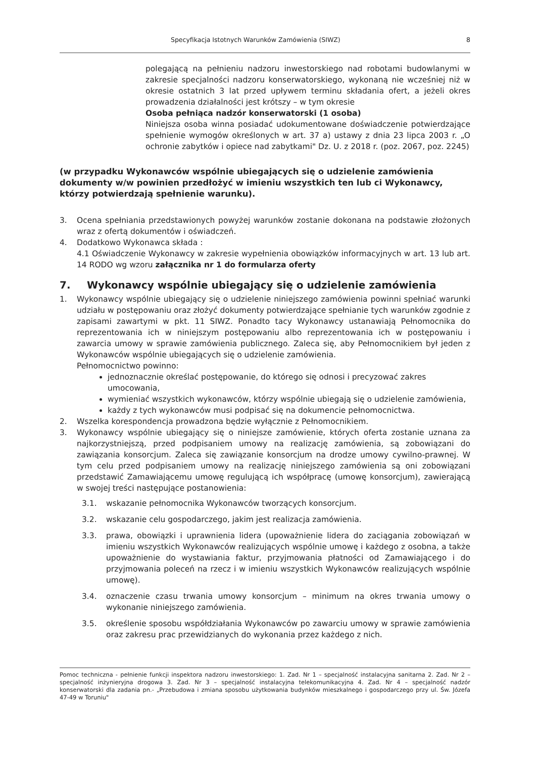Specyfikacja Istotnych Warunków Zamówienia (SIWZ) 8
polegającą na pełnieniu nadzoru inwestorskiego nad robotami budowlanymi w zakresie specjalności nadzoru konserwatorskiego, wykonaną nie wcześniej niż w okresie ostatnich 3 lat przed upływem terminu składania ofert, a jeżeli okres prowadzenia działalności jest krótszy – w tym okresie
Osoba pełniąca nadzór konserwatorski (1 osoba)
Niniejsza osoba winna posiadać udokumentowane doświadczenie potwierdzające spełnienie wymogów określonych w art. 37 a) ustawy z dnia 23 lipca 2003 r. „O ochronie zabytków i opiece nad zabytkami" Dz. U. z 2018 r. (poz. 2067, poz. 2245)
(w przypadku Wykonawców wspólnie ubiegających się o udzielenie zamówienia dokumenty w/w powinien przedłożyć w imieniu wszystkich ten lub ci Wykonawcy, którzy potwierdzają spełnienie warunku).
3. Ocena spełniania przedstawionych powyżej warunków zostanie dokonana na podstawie złożonych wraz z ofertą dokumentów i oświadczeń.
4. Dodatkowo Wykonawca składa :
4.1 Oświadczenie Wykonawcy w zakresie wypełnienia obowiązków informacyjnych w art. 13 lub art. 14 RODO wg wzoru załącznika nr 1 do formularza oferty
7. Wykonawcy wspólnie ubiegający się o udzielenie zamówienia
1. Wykonawcy wspólnie ubiegający się o udzielenie niniejszego zamówienia powinni spełniać warunki udziału w postępowaniu oraz złożyć dokumenty potwierdzające spełnianie tych warunków zgodnie z zapisami zawartymi w pkt. 11 SIWZ. Ponadto tacy Wykonawcy ustanawiają Pełnomocnika do reprezentowania ich w niniejszym postępowaniu albo reprezentowania ich w postępowaniu i zawarcia umowy w sprawie zamówienia publicznego. Zaleca się, aby Pełnomocnikiem był jeden z Wykonawców wspólnie ubiegających się o udzielenie zamówienia.
Pełnomocnictwo powinno:
jednoznacznie określać postępowanie, do którego się odnosi i precyzować zakres umocowania,
wymieniać wszystkich wykonawców, którzy wspólnie ubiegają się o udzielenie zamówienia,
każdy z tych wykonawców musi podpisać się na dokumencie pełnomocnictwa.
2. Wszelka korespondencja prowadzona będzie wyłącznie z Pełnomocnikiem.
3. Wykonawcy wspólnie ubiegający się o niniejsze zamówienie, których oferta zostanie uznana za najkorzystniejszą, przed podpisaniem umowy na realizację zamówienia, są zobowiązani do zawiązania konsorcjum. Zaleca się zawiązanie konsorcjum na drodze umowy cywilno-prawnej. W tym celu przed podpisaniem umowy na realizację niniejszego zamówienia są oni zobowiązani przedstawić Zamawiającemu umowę regulującą ich współpracę (umowę konsorcjum), zawierającą w swojej treści następujące postanowienia:
3.1. wskazanie pełnomocnika Wykonawców tworzących konsorcjum.
3.2. wskazanie celu gospodarczego, jakim jest realizacja zamówienia.
3.3. prawa, obowiązki i uprawnienia lidera (upoważnienie lidera do zaciągania zobowiązań w imieniu wszystkich Wykonawców realizujących wspólnie umowę i każdego z osobna, a także upoważnienie do wystawiania faktur, przyjmowania płatności od Zamawiającego i do przyjmowania poleceń na rzecz i w imieniu wszystkich Wykonawców realizujących wspólnie umowę).
3.4. oznaczenie czasu trwania umowy konsorcjum – minimum na okres trwania umowy o wykonanie niniejszego zamówienia.
3.5. określenie sposobu współdziałania Wykonawców po zawarciu umowy w sprawie zamówienia oraz zakresu prac przewidzianych do wykonania przez każdego z nich.
Pomoc techniczna - pełnienie funkcji inspektora nadzoru inwestorskiego: 1. Zad. Nr 1 – specjalność instalacyjna sanitarna 2. Zad. Nr 2 – specjalność inżynieryjna drogowa 3. Zad. Nr 3 – specjalność instalacyjna telekomunikacyjna 4. Zad. Nr 4 – specjalność nadzór konserwatorski dla zadania pn.- „Przebudowa i zmiana sposobu użytkowania budynków mieszkalnego i gospodarczego przy ul. Św. Józefa 47-49 w Toruniu"